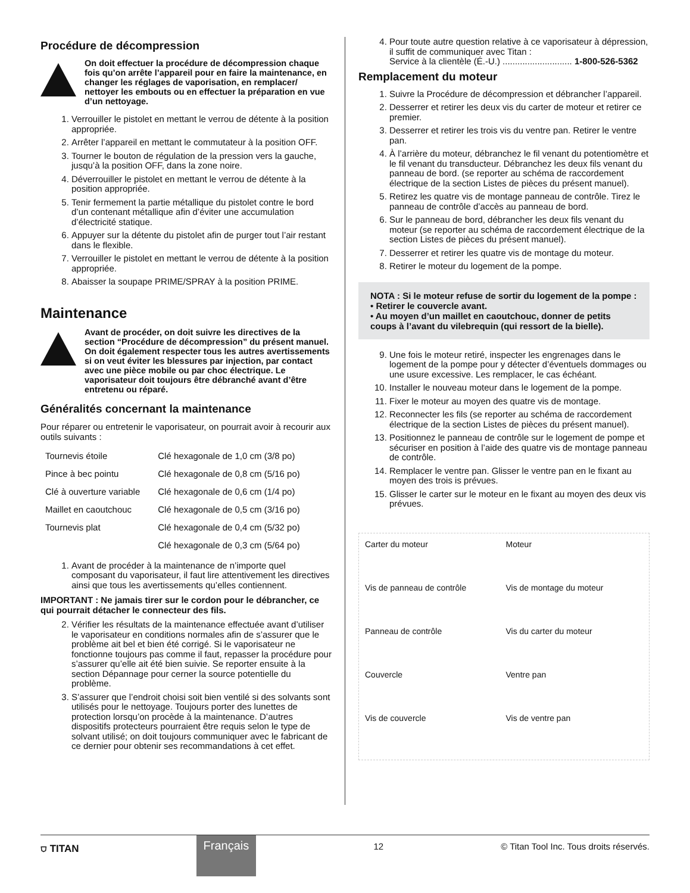Procédure de décompression
On doit effectuer la procédure de décompression chaque fois qu’on arrête l’appareil pour en faire la maintenance, en changer les réglages de vaporisation, en remplacer/ nettoyer les embouts ou en effectuer la préparation en vue d’un nettoyage.
1. Verrouiller le pistolet en mettant le verrou de détente à la position appropriée.
2. Arrêter l’appareil en mettant le commutateur à la position OFF.
3. Tourner le bouton de régulation de la pression vers la gauche, jusqu’à la position OFF, dans la zone noire.
4. Déverrouiller le pistolet en mettant le verrou de détente à la position appropriée.
5. Tenir fermement la partie métallique du pistolet contre le bord d’un contenant métallique afin d’éviter une accumulation d’électricité statique.
6. Appuyer sur la détente du pistolet afin de purger tout l’air restant dans le flexible.
7. Verrouiller le pistolet en mettant le verrou de détente à la position appropriée.
8. Abaisser la soupape PRIME/SPRAY à la position PRIME.
Maintenance
Avant de procéder, on doit suivre les directives de la section “Procédure de décompression” du présent manuel. On doit également respecter tous les autres avertissements si on veut éviter les blessures par injection, par contact avec une pièce mobile ou par choc électrique. Le vaporisateur doit toujours être débranché avant d’être entretenu ou réparé.
Généralités concernant la maintenance
Pour réparer ou entretenir le vaporisateur, on pourrait avoir à recourir aux outils suivants :
| Tournevis étoile | Clé hexagonale de 1,0 cm (3/8 po) |
| Pince à bec pointu | Clé hexagonale de 0,8 cm (5/16 po) |
| Clé à ouverture variable | Clé hexagonale de 0,6 cm (1/4 po) |
| Maillet en caoutchouc | Clé hexagonale de 0,5 cm (3/16 po) |
| Tournevis plat | Clé hexagonale de 0,4 cm (5/32 po) |
| | Clé hexagonale de 0,3 cm (5/64 po) |
1. Avant de procéder à la maintenance de n’importe quel composant du vaporisateur, il faut lire attentivement les directives ainsi que tous les avertissements qu’elles contiennent.
IMPORTANT : Ne jamais tirer sur le cordon pour le débrancher, ce qui pourrait détacher le connecteur des fils.
2. Vérifier les résultats de la maintenance effectuée avant d’utiliser le vaporisateur en conditions normales afin de s’assurer que le problème ait bel et bien été corrigé. Si le vaporisateur ne fonctionne toujours pas comme il faut, repasser la procédure pour s’assurer qu’elle ait été bien suivie. Se reporter ensuite à la section Dépannage pour cerner la source potentielle du problème.
3. S’assurer que l’endroit choisi soit bien ventilé si des solvants sont utilisés pour le nettoyage. Toujours porter des lunettes de protection lorsqu’on procède à la maintenance. D’autres dispositifs protecteurs pourraient être requis selon le type de solvant utilisé; on doit toujours communiquer avec le fabricant de ce dernier pour obtenir ses recommandations à cet effet.
4. Pour toute autre question relative à ce vaporisateur à dépression, il suffit de communiquer avec Titan :
Service à la clientèle (É.-U.) ............................ 1-800-526-5362
Remplacement du moteur
1. Suivre la Procédure de décompression et débrancher l’appareil.
2. Desserrer et retirer les deux vis du carter de moteur et retirer ce premier.
3. Desserrer et retirer les trois vis du ventre pan. Retirer le ventre pan.
4. À l’arrière du moteur, débranchez le fil venant du potentiomètre et le fil venant du transducteur. Débranchez les deux fils venant du panneau de bord. (se reporter au schéma de raccordement électrique de la section Listes de pièces du présent manuel).
5. Retirez les quatre vis de montage panneau de contrôle. Tirez le panneau de contrôle d’accès au panneau de bord.
6. Sur le panneau de bord, débrancher les deux fils venant du moteur (se reporter au schéma de raccordement électrique de la section Listes de pièces du présent manuel).
7. Desserrer et retirer les quatre vis de montage du moteur.
8. Retirer le moteur du logement de la pompe.
NOTA : Si le moteur refuse de sortir du logement de la pompe :
• Retirer le couvercle avant.
• Au moyen d’un maillet en caoutchouc, donner de petits coups à l’avant du vilebrequin (qui ressort de la bielle).
9. Une fois le moteur retiré, inspecter les engrenages dans le logement de la pompe pour y détecter d’éventuels dommages ou une usure excessive. Les remplacer, le cas échéant.
10. Installer le nouveau moteur dans le logement de la pompe.
11. Fixer le moteur au moyen des quatre vis de montage.
12. Reconnecter les fils (se reporter au schéma de raccordement électrique de la section Listes de pièces du présent manuel).
13. Positionnez le panneau de contrôle sur le logement de pompe et sécuriser en position à l’aide des quatre vis de montage panneau de contrôle.
14. Remplacer le ventre pan. Glisser le ventre pan en le fixant au moyen des trois is prévues.
15. Glisser le carter sur le moteur en le fixant au moyen des deux vis prévues.
Carter du moteur Moteur Vis de panneau de contrôle Vis de montage du moteur Panneau de contrôle Vis du carter du moteur Couvercle Ventre pan Vis de couvercle Vis de ventre pan
⛉ TITAN Français 12 © Titan Tool Inc. Tous droits réservés.